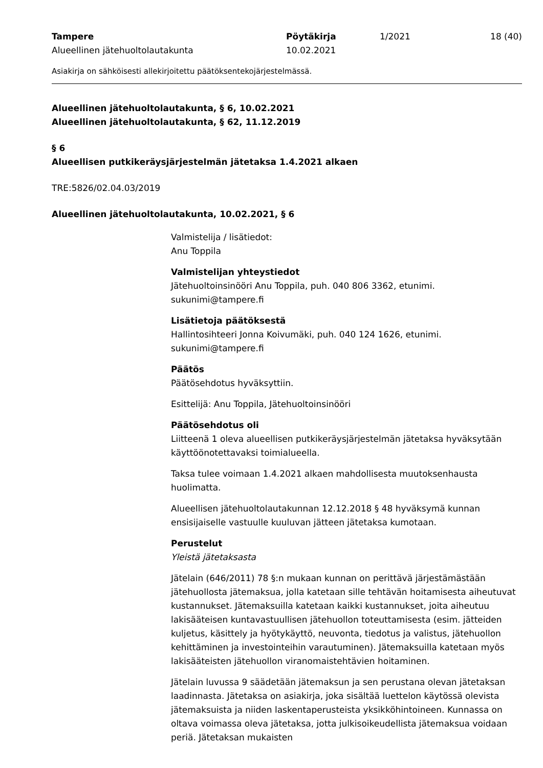Tampere
Alueellinen jätehuoltolautakunta
Pöytäkirja
10.02.2021
1/2021 18 (40)
Asiakirja on sähköisesti allekirjoitettu päätöksentekojärjestelmässä.
Alueellinen jätehuoltolautakunta, § 6, 10.02.2021
Alueellinen jätehuoltolautakunta, § 62, 11.12.2019
§ 6
Alueellisen putkikeräysjärjestelmän jätetaksa 1.4.2021 alkaen
TRE:5826/02.04.03/2019
Alueellinen jätehuoltolautakunta, 10.02.2021, § 6
Valmistelija / lisätiedot:
Anu Toppila
Valmistelijan yhteystiedot
Jätehuoltoinsinööri Anu Toppila, puh. 040 806 3362, etunimi.
sukunimi@tampere.fi
Lisätietoja päätöksestä
Hallintosihteeri Jonna Koivumäki, puh. 040 124 1626, etunimi.
sukunimi@tampere.fi
Päätös
Päätösehdotus hyväksyttiin.
Esittelijä: Anu Toppila, Jätehuoltoinsinööri
Päätösehdotus oli
Liitteenä 1 oleva alueellisen putkikeräysjärjestelmän jätetaksa hyväksytään käyttöönotettavaksi toimialueella.
Taksa tulee voimaan 1.4.2021 alkaen mahdollisesta muutoksenhausta huolimatta.
Alueellisen jätehuoltolautakunnan 12.12.2018 § 48 hyväksymä kunnan ensisijaiselle vastuulle kuuluvan jätteen jätetaksa kumotaan.
Perustelut
Yleistä jätetaksasta
Jätelain (646/2011) 78 §:n mukaan kunnan on perittävä järjestämästään jätehuollosta jätemaksua, jolla katetaan sille tehtävän hoitamisesta aiheutuvat kustannukset. Jätemaksuilla katetaan kaikki kustannukset, joita aiheutuu lakisääteisen kuntavastuullisen jätehuollon toteuttamisesta (esim. jätteiden kuljetus, käsittely ja hyötykäyttö, neuvonta, tiedotus ja valistus, jätehuollon kehittäminen ja investointeihin varautuminen). Jätemaksuilla katetaan myös lakisääteisten jätehuollon viranomaistehtävien hoitaminen.
Jätelain luvussa 9 säädetään jätemaksun ja sen perustana olevan jätetaksan laadinnasta. Jätetaksa on asiakirja, joka sisältää luettelon käytössä olevista jätemaksuista ja niiden laskentaperusteista yksikköhintoineen. Kunnassa on oltava voimassa oleva jätetaksa, jotta julkisoikeudellista jätemaksua voidaan periä. Jätetaksan mukaisten